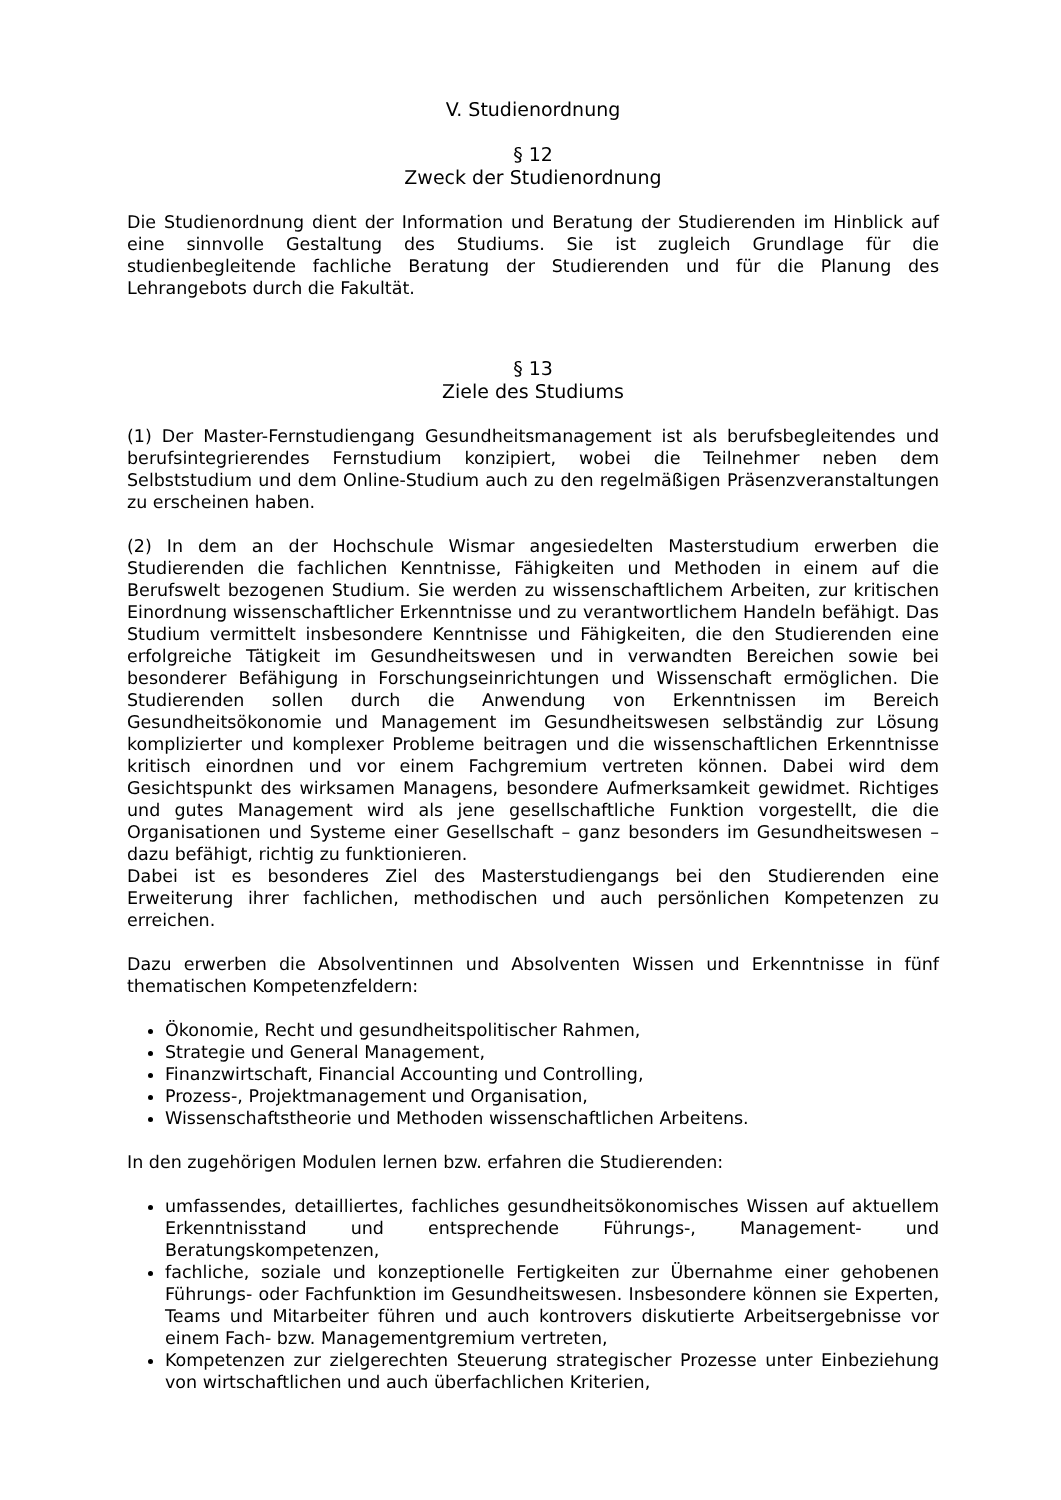V. Studienordnung
§ 12
Zweck der Studienordnung
Die Studienordnung dient der Information und Beratung der Studierenden im Hinblick auf eine sinnvolle Gestaltung des Studiums. Sie ist zugleich Grundlage für die studienbegleitende fachliche Beratung der Studierenden und für die Planung des Lehrangebots durch die Fakultät.
§ 13
Ziele des Studiums
(1) Der Master-Fernstudiengang Gesundheitsmanagement ist als berufsbegleitendes und berufsintegrierendes Fernstudium konzipiert, wobei die Teilnehmer neben dem Selbststudium und dem Online-Studium auch zu den regelmäßigen Präsenzveranstaltungen zu erscheinen haben.
(2) In dem an der Hochschule Wismar angesiedelten Masterstudium erwerben die Studierenden die fachlichen Kenntnisse, Fähigkeiten und Methoden in einem auf die Berufswelt bezogenen Studium. Sie werden zu wissenschaftlichem Arbeiten, zur kritischen Einordnung wissenschaftlicher Erkenntnisse und zu verantwortlichem Handeln befähigt. Das Studium vermittelt insbesondere Kenntnisse und Fähigkeiten, die den Studierenden eine erfolgreiche Tätigkeit im Gesundheitswesen und in verwandten Bereichen sowie bei besonderer Befähigung in Forschungseinrichtungen und Wissenschaft ermöglichen. Die Studierenden sollen durch die Anwendung von Erkenntnissen im Bereich Gesundheitsökonomie und Management im Gesundheitswesen selbständig zur Lösung komplizierter und komplexer Probleme beitragen und die wissenschaftlichen Erkenntnisse kritisch einordnen und vor einem Fachgremium vertreten können. Dabei wird dem Gesichtspunkt des wirksamen Managens, besondere Aufmerksamkeit gewidmet. Richtiges und gutes Management wird als jene gesellschaftliche Funktion vorgestellt, die die Organisationen und Systeme einer Gesellschaft – ganz besonders im Gesundheitswesen – dazu befähigt, richtig zu funktionieren.
Dabei ist es besonderes Ziel des Masterstudiengangs bei den Studierenden eine Erweiterung ihrer fachlichen, methodischen und auch persönlichen Kompetenzen zu erreichen.
Dazu erwerben die Absolventinnen und Absolventen Wissen und Erkenntnisse in fünf thematischen Kompetenzfeldern:
Ökonomie, Recht und gesundheitspolitischer Rahmen,
Strategie und General Management,
Finanzwirtschaft, Financial Accounting und Controlling,
Prozess-, Projektmanagement und Organisation,
Wissenschaftstheorie und Methoden wissenschaftlichen Arbeitens.
In den zugehörigen Modulen lernen bzw. erfahren die Studierenden:
umfassendes, detailliertes, fachliches gesundheitsökonomisches Wissen auf aktuellem Erkenntnisstand und entsprechende Führungs-, Management- und Beratungskompetenzen,
fachliche, soziale und konzeptionelle Fertigkeiten zur Übernahme einer gehobenen Führungs- oder Fachfunktion im Gesundheitswesen. Insbesondere können sie Experten, Teams und Mitarbeiter führen und auch kontrovers diskutierte Arbeitsergebnisse vor einem Fach- bzw. Managementgremium vertreten,
Kompetenzen zur zielgerechten Steuerung strategischer Prozesse unter Einbeziehung von wirtschaftlichen und auch überfachlichen Kriterien,